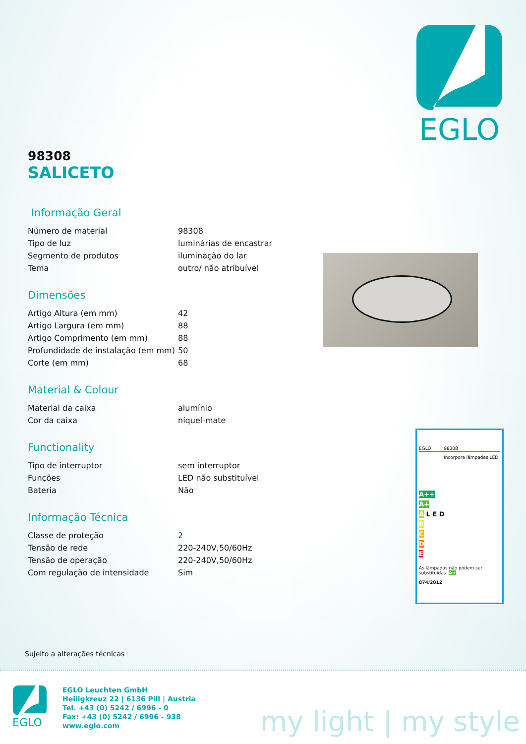EGLO
98308
SALICETO
Informação Geral
| Número de material | 98308 |
| Tipo de luz | luminárias de encastrar |
| Segmento de produtos | iluminação do lar |
| Tema | outro/ não atribuível |
Dimensões
| Artigo Altura (em mm) | 42 |
| Artigo Largura (em mm) | 88 |
| Artigo Comprimento (em mm) | 88 |
| Profundidade de instalação (em mm) | 50 |
| Corte (em mm) | 68 |
Material & Colour
| Material da caixa | alumínio |
| Cor da caixa | níquel-mate |
Functionality
| Tipo de interruptor | sem interruptor |
| Funções | LED não substituível |
| Bateria | Não |
Informação Técnica
| Classe de proteção | 2 |
| Tensão de rede | 220-240V,50/60Hz |
| Tensão de operação | 220-240V,50/60Hz |
| Com regulação de intensidade | Sim |
EGLO 98308
Incorpora lâmpadas LED.
A++
A+
A L E D
B
C
D
E
As lâmpadas não podem ser substituídas. A+
874/2012
Sujeito a alterações técnicas
EGLO
EGLO Leuchten GmbH
Heiligkreuz 22 | 6136 Pill | Austria
Tel. +43 (0) 5242 / 6996 - 0
Fax: +43 (0) 5242 / 6996 - 938
www.eglo.com
my light | my style